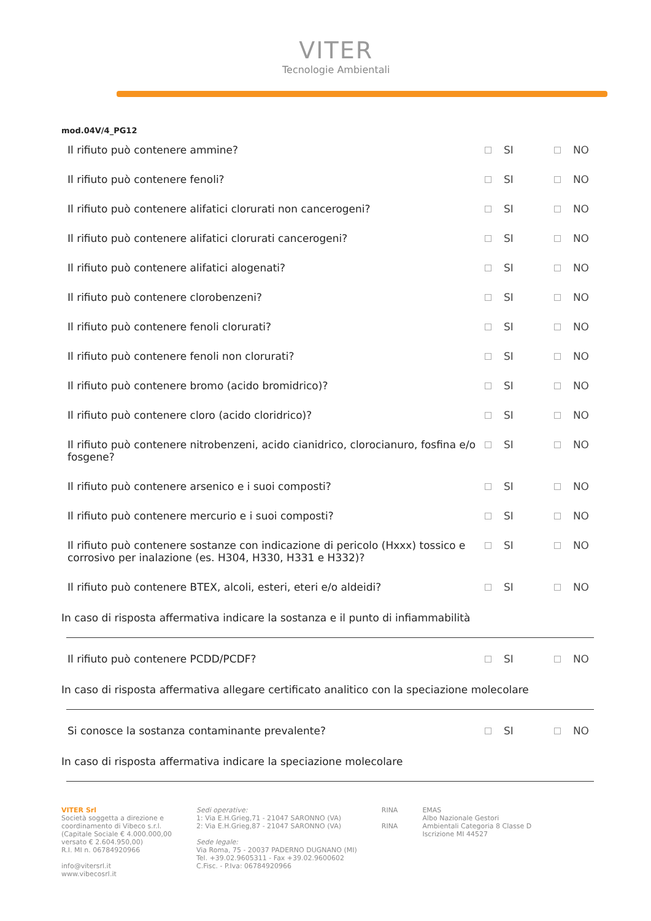VITER
Tecnologie Ambientali
mod.04V/4_PG12
Il rifiuto può contenere ammine? SI NO
Il rifiuto può contenere fenoli? SI NO
Il rifiuto può contenere alifatici clorurati non cancerogeni? SI NO
Il rifiuto può contenere alifatici clorurati cancerogeni? SI NO
Il rifiuto può contenere alifatici alogenati? SI NO
Il rifiuto può contenere clorobenzeni? SI NO
Il rifiuto può contenere fenoli clorurati? SI NO
Il rifiuto può contenere fenoli non clorurati? SI NO
Il rifiuto può contenere bromo (acido bromidrico)? SI NO
Il rifiuto può contenere cloro (acido cloridrico)? SI NO
Il rifiuto può contenere nitrobenzeni, acido cianidrico, clorocianuro, fosfina e/o fosgene? SI NO
Il rifiuto può contenere arsenico e i suoi composti? SI NO
Il rifiuto può contenere mercurio e i suoi composti? SI NO
Il rifiuto può contenere sostanze con indicazione di pericolo (Hxxx) tossico e corrosivo per inalazione (es. H304, H330, H331 e H332)? SI NO
Il rifiuto può contenere BTEX, alcoli, esteri, eteri e/o aldeidi? SI NO
In caso di risposta affermativa indicare la sostanza e il punto di infiammabilità
Il rifiuto può contenere PCDD/PCDF? SI NO
In caso di risposta affermativa allegare certificato analitico con la speciazione molecolare
Si conosce la sostanza contaminante prevalente? SI NO
In caso di risposta affermativa indicare la speciazione molecolare
VITER Srl
Società soggetta a direzione e
coordinamento di Vibeco s.r.l.
(Capitale Sociale € 4.000.000,00
versato € 2.604.950,00)
R.I. MI n. 06784920966
info@vitersrl.it
www.vibecosrl.it
Sedi operative:
1: Via E.H.Grieg,71 - 21047 SARONNO (VA)
2: Via E.H.Grieg,87 - 21047 SARONNO (VA)
Sede legale:
Via Roma, 75 - 20037 PADERNO DUGNANO (MI)
Tel. +39.02.9605311 - Fax +39.02.9600602
C.Fisc. - P.Iva: 06784920966
RINA
RINA
EMAS
Albo Nazionale Gestori
Ambientali Categoria 8 Classe D
Iscrizione MI 44527